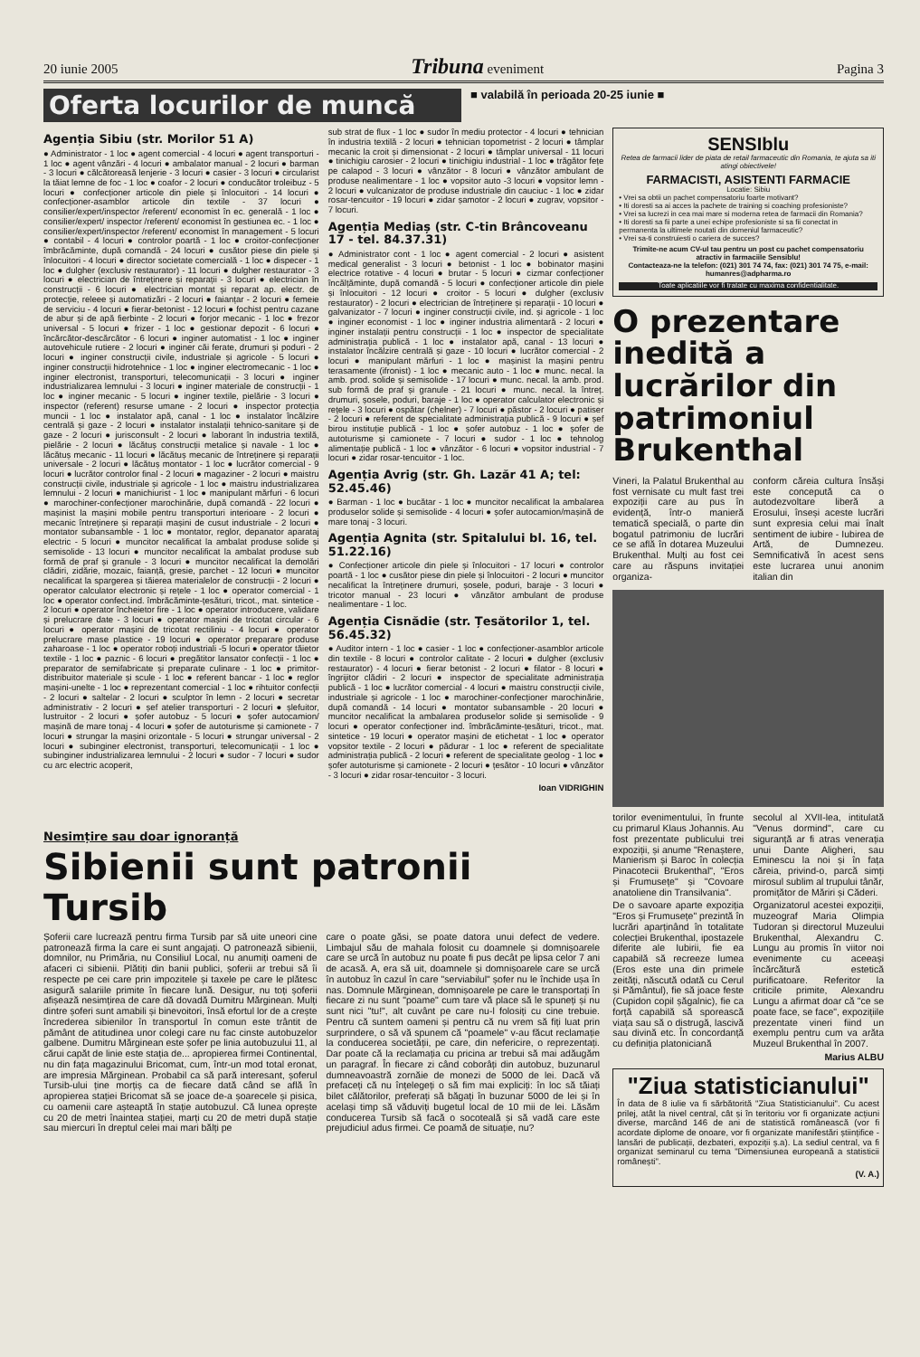20 iunie 2005 Tribuna eveniment Pagina 3
Oferta locurilor de muncă
■ valabilă în perioada 20-25 iunie ■
Agenția Sibiu (str. Morilor 51 A)
● Administrator - 1 loc ● agent comercial - 4 locuri ● agent transporturi - 1 loc ● agent vânzări - 4 locuri ● ambalator manual - 2 locuri ● barman - 3 locuri ● călcătoreasă lenjerie - 3 locuri ● casier - 3 locuri ● circularist la tăiat lemne de foc - 1 loc ● coafor - 2 locuri ● conducător troleibuz - 5 locuri ● confecționer articole din piele și înlocuitori - 14 locuri ● confecționer-asamblor articole din textile - 37 locuri ● consilier/expert/inspector /referent/ economist în ec. generală - 1 loc ● consilier/expert/ inspector /referent/ economist în gestiunea ec. - 1 loc ● consilier/expert/inspector /referent/ economist în management - 5 locuri ● contabil - 4 locuri ● controlor poartă - 1 loc ● croitor-confecționer îmbrăcăminte, după comandă - 24 locuri ● cusător piese din piele și înlocuitori - 4 locuri ● director societate comercială - 1 loc ● dispecer - 1 loc ● dulgher (exclusiv restaurator) - 11 locuri ● dulgher restaurator - 3 locuri ● electrician de întreținere și reparații - 3 locuri ● electrician în construcții - 6 locuri ● electrician montat și reparat ap. electr. de protecție, releee și automatizări - 2 locuri ● faianțar - 2 locuri ● femeie de serviciu - 4 locuri ● fierar-betonist - 12 locuri ● fochist pentru cazane de abur și de apă fierbinte - 2 locuri ● forjor mecanic - 1 loc ● frezor universal - 5 locuri ● frizer - 1 loc ● gestionar depozit - 6 locuri ● încărcător-descărcător - 6 locuri ● inginer automatist - 1 loc ● inginer autovehicule rutiere - 2 locuri ● inginer căi ferate, drumuri și poduri - 2 locuri ● inginer construcții civile, industriale și agricole - 5 locuri ● inginer construcții hidrotehnice - 1 loc ● inginer electromecanic - 1 loc ● inginer electronist, transporturi, telecomunicații - 3 locuri ● inginer industrializarea lemnului - 3 locuri ● inginer materiale de construcții - 1 loc ● inginer mecanic - 5 locuri ● inginer textile, pielărie - 3 locuri ● inspector (referent) resurse umane - 2 locuri ● inspector protecția muncii - 1 loc ● instalator apă, canal - 1 loc ● instalator încălzire centrală și gaze - 2 locuri ● instalator instalații tehnico-sanitare și de gaze - 2 locuri ● jurisconsult - 2 locuri ● laborant în industria textilă, pielărie - 2 locuri ● lăcătuș construcții metalice și navale - 1 loc ● lăcătuș mecanic - 11 locuri ● lăcătuș mecanic de întreținere și reparații universale - 2 locuri ● lăcătuș montator - 1 loc ● lucrător comercial - 9 locuri ● lucrător controlor final - 2 locuri ● magaziner - 2 locuri ● maistru construcții civile, industriale și agricole - 1 loc ● maistru industrializarea lemnului - 2 locuri ● manichiurist - 1 loc ● manipulant mărfuri - 6 locuri ● marochiner-confecționer marochinărie, după comandă - 22 locuri ● mașinist la mașini mobile pentru transporturi interioare - 2 locuri ● mecanic întreținere și reparații mașini de cusut industriale - 2 locuri ● montator subansamble - 1 loc ● montator, reglor, depanator aparataj electric - 5 locuri ● muncitor necalificat la ambalat produse solide și semisolide - 13 locuri ● muncitor necalificat la ambalat produse sub formă de praf și granule - 3 locuri ● muncitor necalificat la demolări clădiri, zidărie, mozaic, faianță, gresie, parchet - 12 locuri ● muncitor necalificat la spargerea și tăierea materialelor de construcții - 2 locuri ● operator calculator electronic și rețele - 1 loc ● operator comercial - 1 loc ● operator confect.ind. îmbrăcăminte-țesături, tricot., mat. sintetice - 2 locuri ● operator încheietor fire - 1 loc ● operator introducere, validare și prelucrare date - 3 locuri ● operator mașini de tricotat circular - 6 locuri ● operator mașini de tricotat rectiliniu - 4 locuri ● operator prelucrare mase plastice - 19 locuri ● operator preparare produse zaharoase - 1 loc ● operator roboți industriali -5 locuri ● operator tăietor textile - 1 loc ● paznic - 6 locuri ● pregătitor lansator confecții - 1 loc ● preparator de semifabricate și preparate culinare - 1 loc ● primitor-distribuitor materiale și scule - 1 loc ● referent bancar - 1 loc ● reglor mașini-unelte - 1 loc ● reprezentant comercial - 1 loc ● rihtuitor confecții - 2 locuri ● saltelar - 2 locuri ● sculptor în lemn - 2 locuri ● secretar administrativ - 2 locuri ● șef atelier transporturi - 2 locuri ● șlefuitor, lustruitor - 2 locuri ● șofer autobuz - 5 locuri ● șofer autocamion/ mașină de mare tonaj - 4 locuri ● șofer de autoturisme și camionete - 7 locuri ● strungar la mașini orizontale - 5 locuri ● strungar universal - 2 locuri ● subinginer electronist, transporturi, telecomunicații - 1 loc ● subinginer industrializarea lemnului - 2 locuri ● sudor - 7 locuri ● sudor cu arc electric acoperit,
sub strat de flux - 1 loc ● sudor în mediu protector - 4 locuri ● tehnician în industria textilă - 2 locuri ● tehnician topometrist - 2 locuri ● tâmplar mecanic la croit și dimensionat - 2 locuri ● tâmplar universal - 11 locuri ● tinichigiu carosier - 2 locuri ● tinichigiu industrial - 1 loc ● trăgător fețe pe calapod - 3 locuri ● vânzător - 8 locuri ● vânzător ambulant de produse nealimentare - 1 loc ● vopsitor auto -3 locuri ● vopsitor lemn - 2 locuri ● vulcanizator de produse industriale din cauciuc - 1 loc ● zidar rosar-tencuitor - 19 locuri ● zidar șamotor - 2 locuri ● zugrav, vopsitor - 7 locuri.
Agenția Mediaș (str. C-tin Brâncoveanu 17 - tel. 84.37.31)
● Administrator cont - 1 loc ● agent comercial - 2 locuri ● asistent medical generalist - 3 locuri ● betonist - 1 loc ● bobinator mașini electrice rotative - 4 locuri ● brutar - 5 locuri ● cizmar confecționer încălțăminte, după comandă - 5 locuri ● confecționer articole din piele și înlocuitori - 12 locuri ● croitor - 5 locuri ● dulgher (exclusiv restaurator) - 2 locuri ● electrician de întreținere și reparații - 10 locuri ● galvanizator - 7 locuri ● inginer construcții civile, ind. și agricole - 1 loc ● inginer economist - 1 loc ● inginer industria alimentară - 2 locuri ● inginer instalații pentru construcții - 1 loc ● inspector de specialitate administrația publică - 1 loc ● instalator apă, canal - 13 locuri ● instalator încălzire centrală și gaze - 10 locuri ● lucrător comercial - 2 locuri ● manipulant mărfuri - 1 loc ● mașinist la mașini pentru terasamente (ifronist) - 1 loc ● mecanic auto - 1 loc ● munc. necal. la amb. prod. solide și semisolide - 17 locuri ● munc. necal. la amb. prod. sub formă de praf și granule - 21 locuri ● munc. necal. la întreț. drumuri, șosele, poduri, baraje - 1 loc ● operator calculator electronic și rețele - 3 locuri ● ospătar (chelner) - 7 locuri ● păstor - 2 locuri ● patiser - 2 locuri ● referent de specialitate administrația publică - 9 locuri ● șef birou instituție publică - 1 loc ● șofer autobuz - 1 loc ● șofer de autoturisme și camionete - 7 locuri ● sudor - 1 loc ● tehnolog alimentație publică - 1 loc ● vânzător - 6 locuri ● vopsitor industrial - 7 locuri ● zidar rosar-tencuitor - 1 loc.
Agenția Avrig (str. Gh. Lazăr 41 A; tel: 52.45.46)
● Barman - 1 loc ● bucătar - 1 loc ● muncitor necalificat la ambalarea produselor solide și semisolide - 4 locuri ● șofer autocamion/mașină de mare tonaj - 3 locuri.
Agenția Agnita (str. Spitalului bl. 16, tel. 51.22.16)
● Confecționer articole din piele și înlocuitori - 17 locuri ● controlor poartă - 1 loc ● cusător piese din piele și înlocuitori - 2 locuri ● muncitor necalificat la întreținere drumuri, șosele, poduri, baraje - 3 locuri ● tricotor manual - 23 locuri ● vânzător ambulant de produse nealimentare - 1 loc.
Agenția Cisnădie (str. Țesătorilor 1, tel. 56.45.32)
● Auditor intern - 1 loc ● casier - 1 loc ● confecționer-asamblor articole din textile - 8 locuri ● controlor calitate - 2 locuri ● dulgher (exclusiv restaurator) - 4 locuri ● fierar betonist - 2 locuri ● filator - 8 locuri ● îngrijitor clădiri - 2 locuri ● inspector de specialitate administrația publică - 1 loc ● lucrător comercial - 4 locuri ● maistru construcții civile, industriale și agricole - 1 loc ● marochiner-confecționer marochinărie, după comandă - 14 locuri ● montator subansamble - 20 locuri ● muncitor necalificat la ambalarea produselor solide și semisolide - 9 locuri ● operator confecționer ind. îmbrăcăminte-țesături, tricot., mat. sintetice - 19 locuri ● operator mașini de etichetat - 1 loc ● operator vopsitor textile - 2 locuri ● pădurar - 1 loc ● referent de specialitate administrația publică - 2 locuri ● referent de specialitate geolog - 1 loc ● șofer autoturisme și camionete - 2 locuri ● țesător - 10 locuri ● vânzător - 3 locuri ● zidar rosar-tencuitor - 3 locuri.
Ioan VIDRIGHIN
SENSIblu
Retea de farmacii lider de piata de retail farmaceutic din Romania, te ajuta sa iti atingi obiectivele!
FARMACISTI, ASISTENTI FARMACIE
Locatie: Sibiu
• Vrei sa obtii un pachet compensatoriu foarte motivant?
• Iti doresti sa ai acces la pachete de training si coaching profesioniste?
• Vrei sa lucrezi in cea mai mare si moderna retea de farmacii din Romania?
• Iti doresti sa fii parte a unei echipe profesioniste si sa fii conectat in permanenta la ultimele noutati din domeniul farmaceutic?
• Vrei sa-ti construiesti o cariera de succes?
Trimite-ne acum CV-ul tau pentru un post cu pachet compensatoriu atractiv in farmaciile Sensiblu!
Contacteaza-ne la telefon: (021) 301 74 74, fax: (021) 301 74 75, e-mail: humanres@adpharma.ro
Toate aplicatiile vor fi tratate cu maxima confidentialitate.
O prezentare inedită a lucrărilor din patrimoniul Brukenthal
Vineri, la Palatul Brukenthal au fost vernisate cu mult fast trei expoziții care au pus în evidență, într-o manieră tematică specială, o parte din bogatul patrimoniu de lucrări ce se află în dotarea Muzeului Brukenthal. Mulți au fost cei care au răspuns invitației organiza-
conform căreia cultura însăși este concepută ca o autodezvoltare liberă a Erosului, înseși aceste lucrări sunt expresia celui mai înalt sentiment de iubire - Iubirea de Artă, de Dumnezeu. Semnificativă în acest sens este lucrarea unui anonim italian din
torilor evenimentului, în frunte cu primarul Klaus Johannis. Au fost prezentate publicului trei expoziții, și anume "Renaștere, Manierism și Baroc în colecția Pinacotecii Brukenthal", "Eros și Frumusețe" și "Covoare anatoliene din Transilvania".
De o savoare aparte expoziția "Eros și Frumusețe" prezintă în lucrări aparținând în totalitate colecției Brukenthal, ipostazele diferite ale Iubirii, fie ea capabilă să recreeze lumea (Eros este una din primele zeități, născută odată cu Cerul și Pământul), fie să joace feste (Cupidon copil șăgalnic), fie ca forță capabilă să sporească viața sau să o distrugă, lascivă sau divină etc. În concordanță cu definiția platoniciană
secolul al XVII-lea, intitulată "Venus dormind", care cu siguranță ar fi atras venerația unui Dante Aligheri, sau Eminescu la noi și în fața căreia, privind-o, parcă simți mirosul sublim al trupului tânăr, promițător de Măriri și Căderi.
Organizatorul acestei expoziții, muzeograf Maria Olimpia Tudoran și directorul Muzeului Brukenthal, Alexandru C. Lungu au promis în viitor noi evenimente cu aceeași încărcătură estetică purificatoare. Referitor la criticile primite, Alexandru Lungu a afirmat doar că "ce se poate face, se face", expozițiile prezentate vineri fiind un exemplu pentru cum va arăta Muzeul Brukenthal în 2007.
Marius ALBU
"Ziua statisticianului"
În data de 8 iulie va fi sărbătorită "Ziua Statisticianului". Cu acest prilej, atât la nivel central, cât și în teritoriu vor fi organizate acțiuni diverse, marcând 146 de ani de statistică românească (vor fi acordate diplome de onoare, vor fi organizate manifestări științifice - lansări de publicații, dezbateri, expoziții ș.a). La sediul central, va fi organizat seminarul cu tema "Dimensiunea europeană a statisticii românești".
(V. A.)
Nesimțire sau doar ignoranță
Sibienii sunt patronii Tursib
Șoferii care lucrează pentru firma Tursib par să uite uneori cine patronează firma la care ei sunt angajați. O patronează sibienii, domnilor, nu Primăria, nu Consiliul Local, nu anumiți oameni de afaceri ci sibienii. Plătiți din banii publici, șoferii ar trebui să îi respecte pe cei care prin impozitele și taxele pe care le plătesc asigură salariile primite în fiecare lună. Desigur, nu toți șoferii afișează nesimțirea de care dă dovadă Dumitru Mărginean. Mulți dintre șoferi sunt amabili și binevoitori, însă efortul lor de a crește încrederea sibienilor în transportul în comun este trântit de pământ de atitudinea unor colegi care nu fac cinste autobuzelor galbene. Dumitru Mărginean este șofer pe linia autobuzului 11, al cărui capăt de linie este stația de... apropierea firmei Continental, nu din fața magazinului Bricomat, cum, într-un mod total eronat, are impresia Mărginean. Probabil ca să pară interesant, șoferul Tursib-ului ține morțiș ca de fiecare dată când se află în apropierea stației Bricomat să se joace de-a șoarecele și pisica, cu oamenii care așteaptă în stație autobuzul. Că lunea oprește cu 20 de metri înaintea stației, marți cu 20 de metri după stație sau miercuri în dreptul celei mai mari bălți pe
care o poate găsi, se poate datora unui defect de vedere. Limbajul său de mahala folosit cu doamnele și domnișoarele care se urcă în autobuz nu poate fi pus decât pe lipsa celor 7 ani de acasă. A, era să uit, doamnele și domnișoarele care se urcă în autobuz în cazul în care "serviabilul" șofer nu le închide ușa în nas. Domnule Mărginean, domnișoarele pe care le transportați în fiecare zi nu sunt "poame" cum tare vă place să le spuneți și nu sunt nici "tu!", alt cuvânt pe care nu-l folosiți cu cine trebuie. Pentru că suntem oameni și pentru că nu vrem să fiți luat prin surprindere, o să vă spunem că "poamele" v-au făcut reclamație la conducerea societății, pe care, din nefericire, o reprezentați. Dar poate că la reclamația cu pricina ar trebui să mai adăugăm un paragraf. În fiecare zi când coborâți din autobuz, buzunarul dumneavoastră zornăie de monezi de 5000 de lei. Dacă vă prefaceți că nu înțelegeți o să fim mai expliciți: în loc să tăiați bilet călătorilor, preferați să băgați în buzunar 5000 de lei și în același timp să văduviți bugetul local de 10 mii de lei. Lăsăm conducerea Tursib să facă o socoteală și să vadă care este prejudiciul adus firmei. Ce poamă de situație, nu?